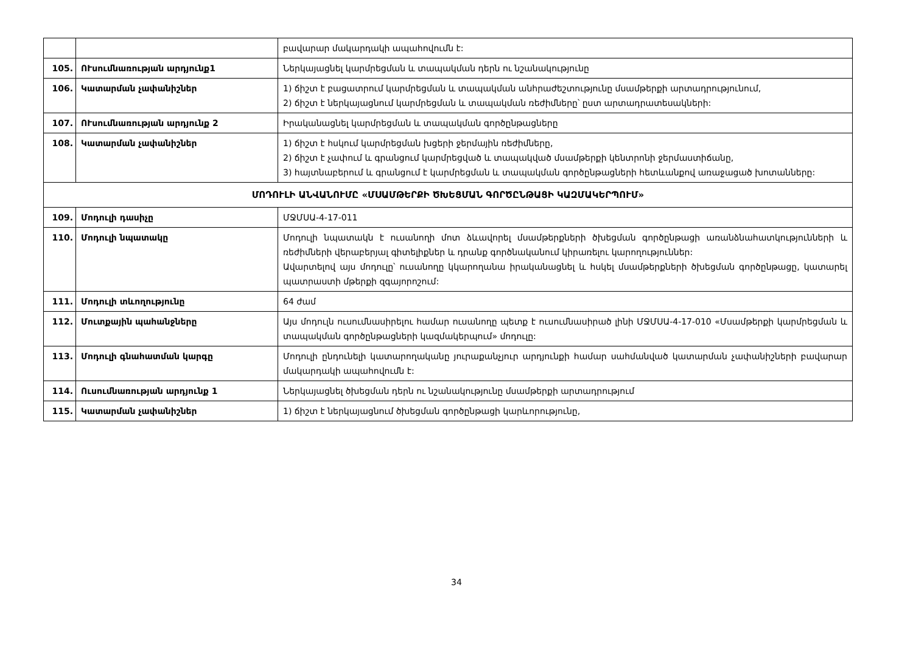| | | բավարար մակարդակի ապահովումն է: |
| 105. | ՈՒսումնառության արդյունք1 | Ներկայացնել կարմրեցման և տապակման դերն ու նշանակությունը |
| 106. | Կատարման չափանիշներ | 1) ճիշտ է բացատրում կարմրեցման և տապակման անհրաժեշտությունը մսամթերքի արտադրությունում, 2) ճիշտ է ներկայացնում կարմրեցման և տապակման ռեժիմները՝ ըստ արտադրատեսակների: |
| 107. | ՈՒսումնառության արդյունք 2 | Իրականացնել կարմրեցման և տապակման գործընթացները |
| 108. | Կատարման չափանիշներ | 1) ճիշտ է հսկում կարմրեցման խցերի ջերմային ռեժիմները, 2) ճիշտ է չափում և գրանցում կարմրեցված և տապակված մսամթերքի կենտրոնի ջերմաստիճանը, 3) հայտնաբերում և գրանցում է կարմրեցման և տապակման գործընթացների հետևանքով առաջացած խոտանները: |
| ՄՈԴՈՒԼԻ ԱՆՎԱՆՈՒՄԸ «ՄՍԱՄԹԵՐՔԻ ԾԽԵՑՄԱՆ ԳՈՐԾԸՆԹԱՑԻ ԿԱԶՄԱԿԵՐՊՈՒՄ» | | |
| 109. | Մոդուլի դասիչը | ՄՋՄՍԱ-4-17-011 |
| 110. | Մոդուլի նպատակը | Մոդուլի նպատակն է ուսանողի մոտ ձևավորել մսամթերքների ծխեցման գործընթացի առանձնահատկությունների և ռեժիմների վերաբերյալ գիտելիքներ և դրանք գործնականում կիրառելու կարողություններ: Ավարտելով այս մոդուլը՝ ուսանողը կկարողանա իրականացնել և հսկել մսամթերքների ծխեցման գործընթացը, կատարել պատրաստի մթերքի զգայորոշում: |
| 111. | Մոդուլի տևողությունը | 64 ժամ |
| 112. | Մուտքային պահանջները | Այս մոդուլն ուսումնասիրելու համար ուսանողը պետք է ուսումնասիրած լինի ՄՋՄՍԱ-4-17-010 «Մսամթերքի կարմրեցման և տապակման գործընթացների կազմակերպում» մոդուլը: |
| 113. | Մոդուլի գնահատման կարգը | Մոդուլի ընդունելի կատարողականը յուրաքանչյուր արդյունքի համար սահմանված կատարման չափանիշների բավարար մակարդակի ապահովումն է: |
| 114. | Ուսումնառության արդյունք 1 | Ներկայացնել ծխեցման դերն ու նշանակությունը մսամթերքի արտադրությում |
| 115. | Կատարման չափանիշներ | 1) ճիշտ է ներկայացնում ծխեցման գործընթացի կարևորությունը, |
34